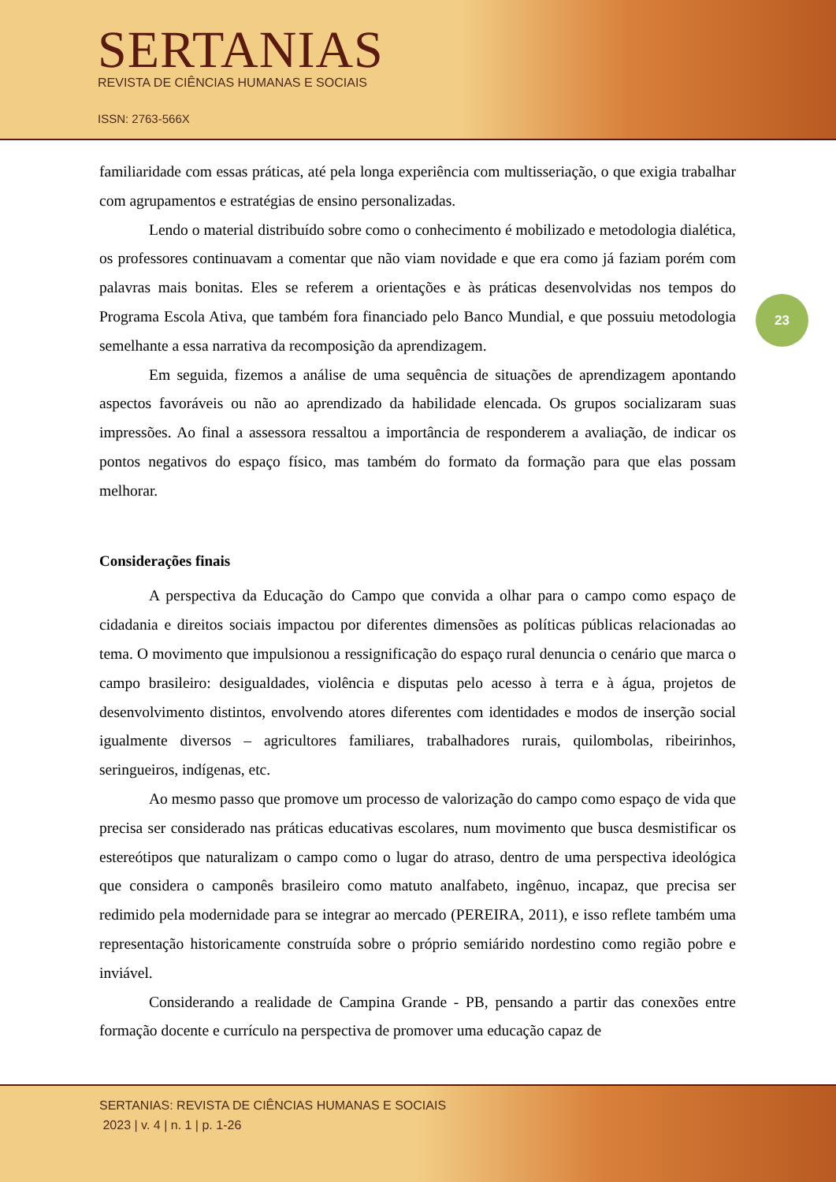SERTANIAS
REVISTA DE CIÊNCIAS HUMANAS E SOCIAIS
ISSN: 2763-566X
23
familiaridade com essas práticas, até pela longa experiência com multisseriação, o que exigia trabalhar com agrupamentos e estratégias de ensino personalizadas.
Lendo o material distribuído sobre como o conhecimento é mobilizado e metodologia dialética, os professores continuavam a comentar que não viam novidade e que era como já faziam porém com palavras mais bonitas. Eles se referem a orientações e às práticas desenvolvidas nos tempos do Programa Escola Ativa, que também fora financiado pelo Banco Mundial, e que possuiu metodologia semelhante a essa narrativa da recomposição da aprendizagem.
Em seguida, fizemos a análise de uma sequência de situações de aprendizagem apontando aspectos favoráveis ou não ao aprendizado da habilidade elencada. Os grupos socializaram suas impressões. Ao final a assessora ressaltou a importância de responderem a avaliação, de indicar os pontos negativos do espaço físico, mas também do formato da formação para que elas possam melhorar.
Considerações finais
A perspectiva da Educação do Campo que convida a olhar para o campo como espaço de cidadania e direitos sociais impactou por diferentes dimensões as políticas públicas relacionadas ao tema. O movimento que impulsionou a ressignificação do espaço rural denuncia o cenário que marca o campo brasileiro: desigualdades, violência e disputas pelo acesso à terra e à água, projetos de desenvolvimento distintos, envolvendo atores diferentes com identidades e modos de inserção social igualmente diversos – agricultores familiares, trabalhadores rurais, quilombolas, ribeirinhos, seringueiros, indígenas, etc.
Ao mesmo passo que promove um processo de valorização do campo como espaço de vida que precisa ser considerado nas práticas educativas escolares, num movimento que busca desmistificar os estereótipos que naturalizam o campo como o lugar do atraso, dentro de uma perspectiva ideológica que considera o camponês brasileiro como matuto analfabeto, ingênuo, incapaz, que precisa ser redimido pela modernidade para se integrar ao mercado (PEREIRA, 2011), e isso reflete também uma representação historicamente construída sobre o próprio semiárido nordestino como região pobre e inviável.
Considerando a realidade de Campina Grande - PB, pensando a partir das conexões entre formação docente e currículo na perspectiva de promover uma educação capaz de
SERTANIAS: REVISTA DE CIÊNCIAS HUMANAS E SOCIAIS
2023 | v. 4 | n. 1 | p. 1-26